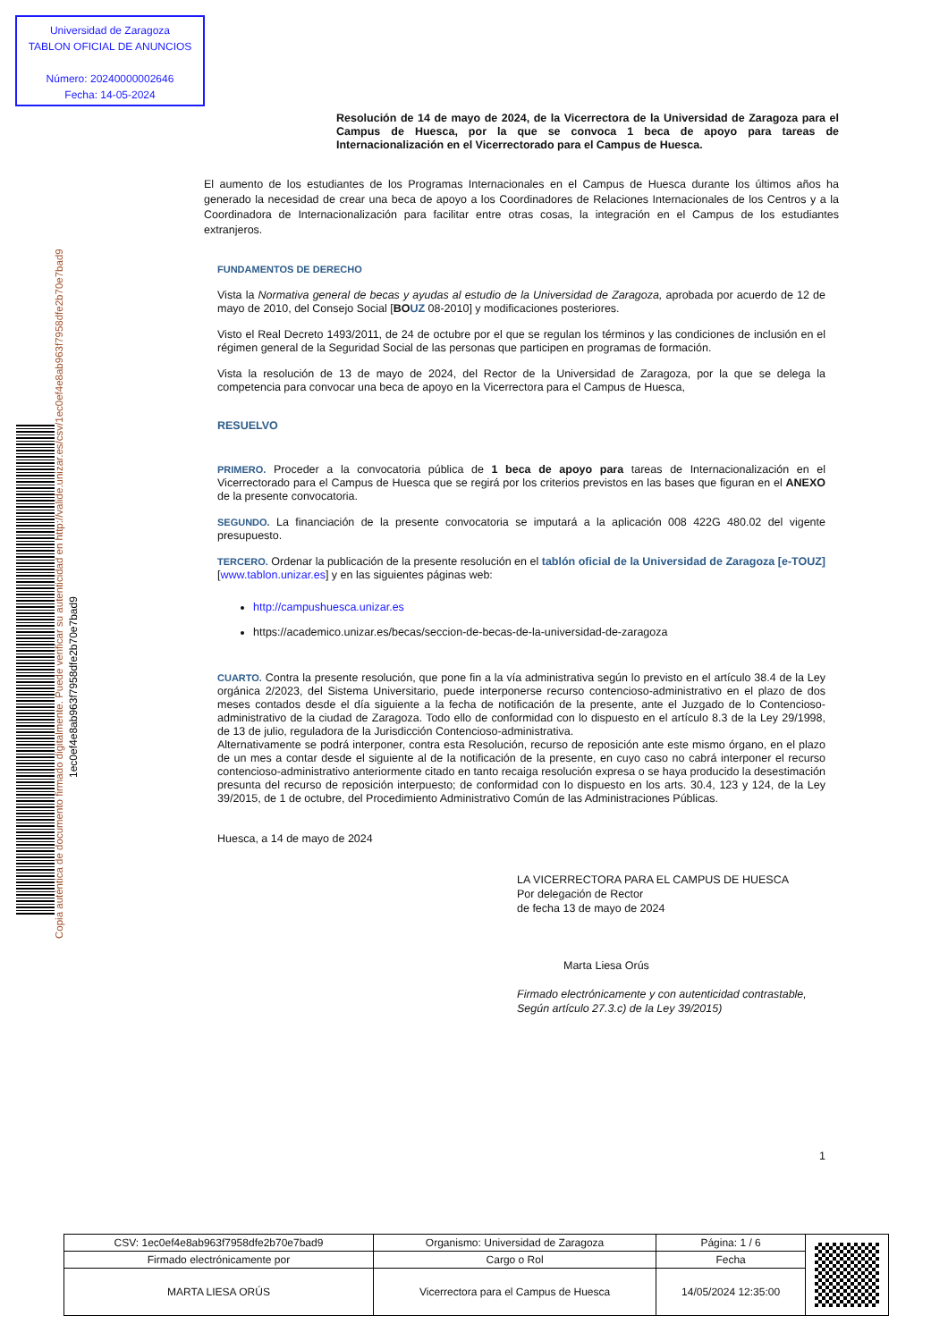Universidad de Zaragoza
TABLON OFICIAL DE ANUNCIOS
Número: 20240000002646
Fecha: 14-05-2024
1ec0ef4e8ab963f7958dfe2b70e7bad9
Copia auténtica de documento firmado digitalmente. Puede verificar su autenticidad en http://valide.unizar.es/csv/1ec0ef4e8ab963f7958dfe2b70e7bad9
Resolución de 14 de mayo de 2024, de la Vicerrectora de la Universidad de Zaragoza para el Campus de Huesca, por la que se convoca 1 beca de apoyo para tareas de Internacionalización en el Vicerrectorado para el Campus de Huesca.
El aumento de los estudiantes de los Programas Internacionales en el Campus de Huesca durante los últimos años ha generado la necesidad de crear una beca de apoyo a los Coordinadores de Relaciones Internacionales de los Centros y a la Coordinadora de Internacionalización para facilitar entre otras cosas, la integración en el Campus de los estudiantes extranjeros.
FUNDAMENTOS DE DERECHO
Vista la Normativa general de becas y ayudas al estudio de la Universidad de Zaragoza, aprobada por acuerdo de 12 de mayo de 2010, del Consejo Social [BO UZ 08-2010] y modificaciones posteriores.
Visto el Real Decreto 1493/2011, de 24 de octubre por el que se regulan los términos y las condiciones de inclusión en el régimen general de la Seguridad Social de las personas que participen en programas de formación.
Vista la resolución de 13 de mayo de 2024, del Rector de la Universidad de Zaragoza, por la que se delega la competencia para convocar una beca de apoyo en la Vicerrectora para el Campus de Huesca,
RESUELVO
PRIMERO. Proceder a la convocatoria pública de 1 beca de apoyo para tareas de Internacionalización en el Vicerrectorado para el Campus de Huesca que se regirá por los criterios previstos en las bases que figuran en el ANEXO de la presente convocatoria.
SEGUNDO. La financiación de la presente convocatoria se imputará a la aplicación 008 422G 480.02 del vigente presupuesto.
TERCERO. Ordenar la publicación de la presente resolución en el tablón oficial de la Universidad de Zaragoza [e-TOUZ] [www.tablon.unizar.es] y en las siguientes páginas web:
http://campushuesca.unizar.es
https://academico.unizar.es/becas/seccion-de-becas-de-la-universidad-de-zaragoza
CUARTO. Contra la presente resolución, que pone fin a la vía administrativa según lo previsto en el artículo 38.4 de la Ley orgánica 2/2023, del Sistema Universitario, puede interponerse recurso contencioso-administrativo en el plazo de dos meses contados desde el día siguiente a la fecha de notificación de la presente, ante el Juzgado de lo Contencioso-administrativo de la ciudad de Zaragoza. Todo ello de conformidad con lo dispuesto en el artículo 8.3 de la Ley 29/1998, de 13 de julio, reguladora de la Jurisdicción Contencioso-administrativa.
Alternativamente se podrá interponer, contra esta Resolución, recurso de reposición ante este mismo órgano, en el plazo de un mes a contar desde el siguiente al de la notificación de la presente, en cuyo caso no cabrá interponer el recurso contencioso-administrativo anteriormente citado en tanto recaiga resolución expresa o se haya producido la desestimación presunta del recurso de reposición interpuesto; de conformidad con lo dispuesto en los arts. 30.4, 123 y 124, de la Ley 39/2015, de 1 de octubre, del Procedimiento Administrativo Común de las Administraciones Públicas.
Huesca, a 14 de mayo de 2024
LA VICERRECTORA PARA EL CAMPUS DE HUESCA
Por delegación de Rector
de fecha 13 de mayo de 2024
Marta Liesa Orús
Firmado electrónicamente y con autenticidad contrastable,
Según artículo 27.3.c) de la Ley 39/2015)
1
| CSV: 1ec0ef4e8ab963f7958dfe2b70e7bad9 | Organismo: Universidad de Zaragoza | Página: 1 / 6 | |
| Firmado electrónicamente por | Cargo o Rol | Fecha | |
| MARTA LIESA ORÚS | Vicerrectora para el Campus de Huesca | 14/05/2024 12:35:00 | |